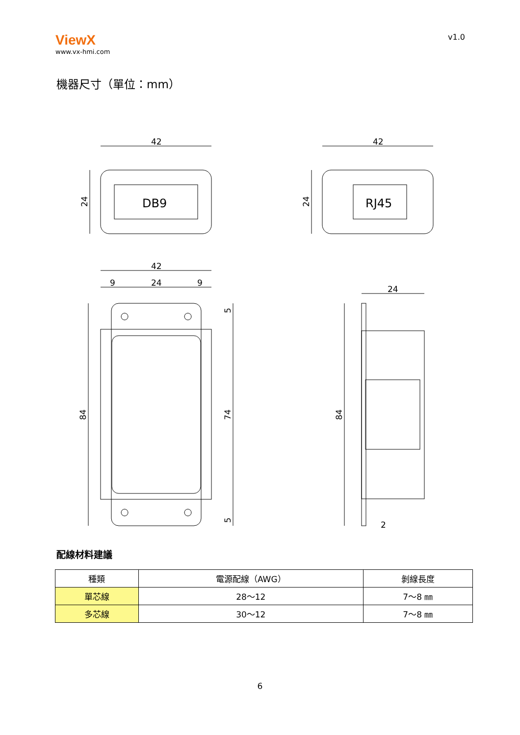ViewX
www.vx-hmi.com
v1.0
機器尺寸（單位：mm）
42
DB9
24
42
RJ45
24
42
9
24
9
84
74
5
5
24
84
2
配線材料建議
| 種類 | 電源配線（AWG） | 剝線長度 |
| --- | --- | --- |
| 單芯線 | 28～12 | 7～8 ㎜ |
| 多芯線 | 30～12 | 7～8 ㎜ |
6